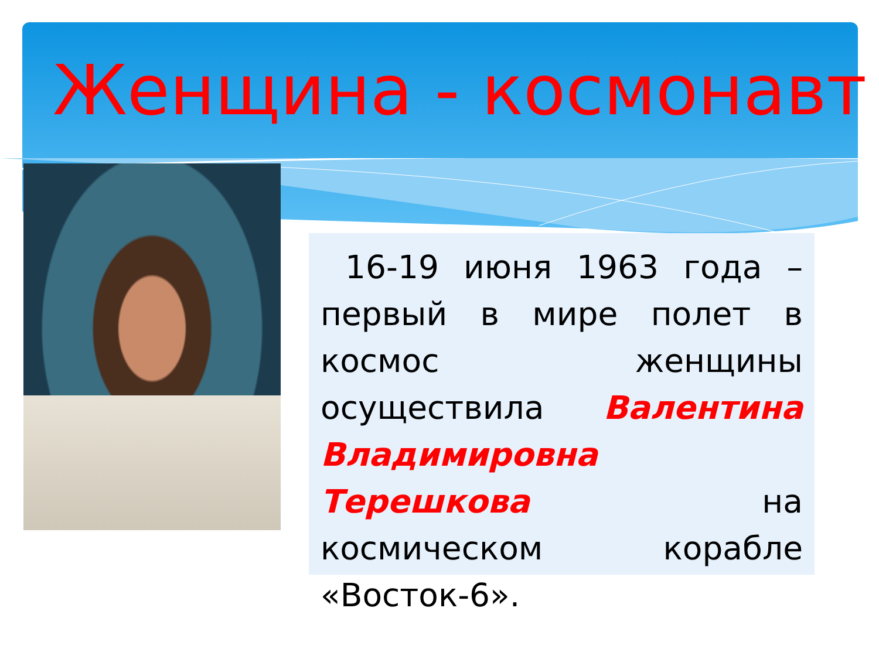Женщина - космонавт
16-19 июня 1963 года – первый в мире полет в космос женщины осуществила Валентина Владимировна Терешкова на космическом корабле «Восток-6».